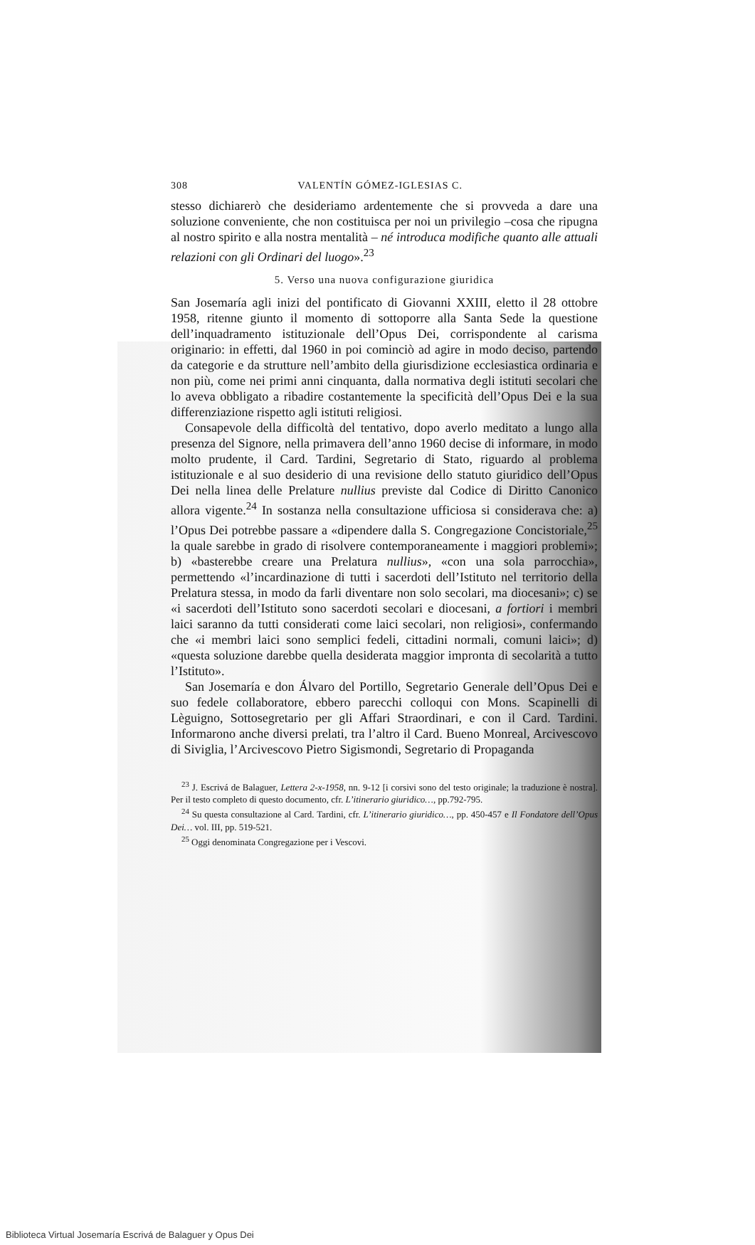308 VALENTÍN GÓMEZ-IGLESIAS C.
stesso dichiarerò che desideriamo ardentemente che si provveda a dare una soluzione conveniente, che non costituisca per noi un privilegio –cosa che ripugna al nostro spirito e alla nostra mentalità – né introduca modifiche quanto alle attuali relazioni con gli Ordinari del luogo».<sup>23</sup>
5. Verso una nuova configurazione giuridica
San Josemaría agli inizi del pontificato di Giovanni XXIII, eletto il 28 ottobre 1958, ritenne giunto il momento di sottoporre alla Santa Sede la questione dell’inquadramento istituzionale dell’Opus Dei, corrispondente al carisma originario: in effetti, dal 1960 in poi cominciò ad agire in modo deciso, partendo da categorie e da strutture nell’ambito della giurisdizione ecclesiastica ordinaria e non più, come nei primi anni cinquanta, dalla normativa degli istituti secolari che lo aveva obbligato a ribadire costantemente la specificità dell’Opus Dei e la sua differenziazione rispetto agli istituti religiosi.
Consapevole della difficoltà del tentativo, dopo averlo meditato a lungo alla presenza del Signore, nella primavera dell’anno 1960 decise di informare, in modo molto prudente, il Card. Tardini, Segretario di Stato, riguardo al problema istituzionale e al suo desiderio di una revisione dello statuto giuridico dell’Opus Dei nella linea delle Prelature nullius previste dal Codice di Diritto Canonico allora vigente.<sup>24</sup> In sostanza nella consultazione ufficiosa si considerava che: a) l’Opus Dei potrebbe passare a «dipendere dalla S. Congregazione Concistoriale,<sup>25</sup> la quale sarebbe in grado di risolvere contemporaneamente i maggiori problemi»; b) «basterebbe creare una Prelatura nullius», «con una sola parrocchia», permettendo «l’incardinazione di tutti i sacerdoti dell’Istituto nel territorio della Prelatura stessa, in modo da farli diventare non solo secolari, ma diocesani»; c) se «i sacerdoti dell’Istituto sono sacerdoti secolari e diocesani, a fortiori i membri laici saranno da tutti considerati come laici secolari, non religiosi», confermando che «i membri laici sono semplici fedeli, cittadini normali, comuni laici»; d) «questa soluzione darebbe quella desiderata maggior impronta di secolarità a tutto l’Istituto».
San Josemaría e don Álvaro del Portillo, Segretario Generale dell’Opus Dei e suo fedele collaboratore, ebbero parecchi colloqui con Mons. Scapinelli di Lèguigno, Sottosegretario per gli Affari Straordinari, e con il Card. Tardini. Informarono anche diversi prelati, tra l’altro il Card. Bueno Monreal, Arcivescovo di Siviglia, l’Arcivescovo Pietro Sigismondi, Segretario di Propaganda
<sup>23</sup> J. Escrivá de Balaguer, Lettera 2-x-1958, nn. 9-12 [i corsivi sono del testo originale; la traduzione è nostra]. Per il testo completo di questo documento, cfr. L’itinerario giuridico…, pp.792-795.
<sup>24</sup> Su questa consultazione al Card. Tardini, cfr. L’itinerario giuridico…, pp. 450-457 e Il Fondatore dell’Opus Dei… vol. III, pp. 519-521.
<sup>25</sup> Oggi denominata Congregazione per i Vescovi.
Biblioteca Virtual Josemaría Escrivá de Balaguer y Opus Dei